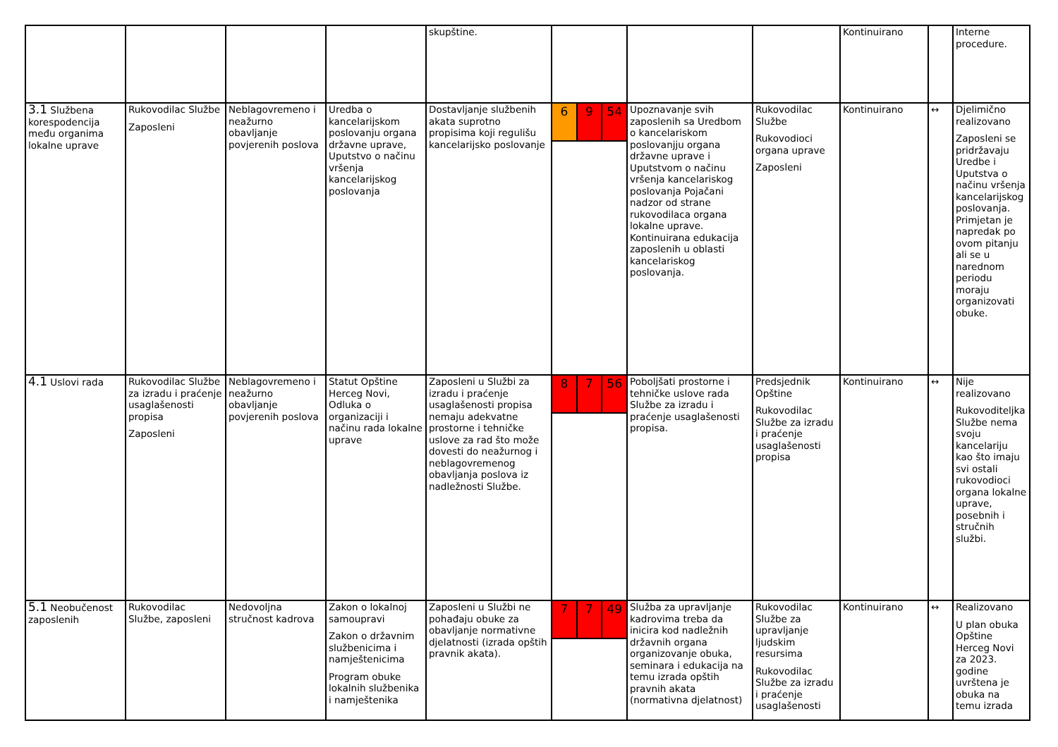| | | | | skupštine. | | | | Kontinuirano | | Interne procedure. |
| 3.1 Službena korespodencija među organima lokalne uprave | Rukovodilac Službe Zaposleni | Neblagovremeno i neažurno obavljanje povjerenih poslova | Uredba o kancelarijskom poslovanju organa državne uprave, Uputstvo o načinu vršenja kancelarijskog poslovanja | Dostavljanje službenih akata suprotno propisima koji regulišu kancelarijsko poslovanje | 6 9 54 | Upoznavanje svih zaposlenih sa Uredbom o kancelariskom poslovanjju organa državne uprave i Uputstvom o načinu vršenja kancelariskog poslovanja Pojačani nadzor od strane rukovodilaca organa lokalne uprave. Kontinuirana edukacija zaposlenih u oblasti kancelariskog poslovanja. | Rukovodilac Službe Rukovodioci organa uprave Zaposleni | Kontinuirano | ↔ | Djelimično realizovano Zaposleni se pridržavaju Uredbe i Uputstva o načinu vršenja kancelarijskog poslovanja. Primjetan je napredak po ovom pitanju ali se u narednom periodu moraju organizovati obuke. |
| 4.1 Uslovi rada | Rukovodilac Službe za izradu i praćenje usaglašenosti propisa Zaposleni | Neblagovremeno i neažurno obavljanje povjerenih poslova | Statut Opštine Herceg Novi, Odluka o organizaciji i načinu rada lokalne uprave | Zaposleni u Službi za izradu i praćenje usaglašenosti propisa nemaju adekvatne prostorne i tehničke uslove za rad što može dovesti do neažurnog i neblagovremenog obavljanja poslova iz nadležnosti Službe. | 8 7 56 | Poboljšati prostorne i tehničke uslove rada Službe za izradu i praćenje usaglašenosti propisa. | Predsjednik Opštine Rukovodilac Službe za izradu i praćenje usaglašenosti propisa | Kontinuirano | ↔ | Nije realizovano Rukovoditeljka Službe nema svoju kancelariju kao što imaju svi ostali rukovodioci organa lokalne uprave, posebnih i stručnih službi. |
| 5.1 Neobučenost zaposlenih | Rukovodilac Službe, zaposleni | Nedovoljna stručnost kadrova | Zakon o lokalnoj samoupravi Zakon o državnim službenicima i namještenicima Program obuke lokalnih službenika i namještenika | Zaposleni u Službi ne pohađaju obuke za obavljanje normativne djelatnosti (izrada opštih pravnik akata). | 7 7 49 | Služba za upravljanje kadrovima treba da inicira kod nadležnih državnih organa organizovanje obuka, seminara i edukacija na temu izrada opštih pravnih akata (normativna djelatnost) | Rukovodilac Službe za upravljanje ljudskim resursima Rukovodilac Službe za izradu i praćenje usaglašenosti | Kontinuirano | ↔ | Realizovano U plan obuka Opštine Herceg Novi za 2023. godine uvrštena je obuka na temu izrada |